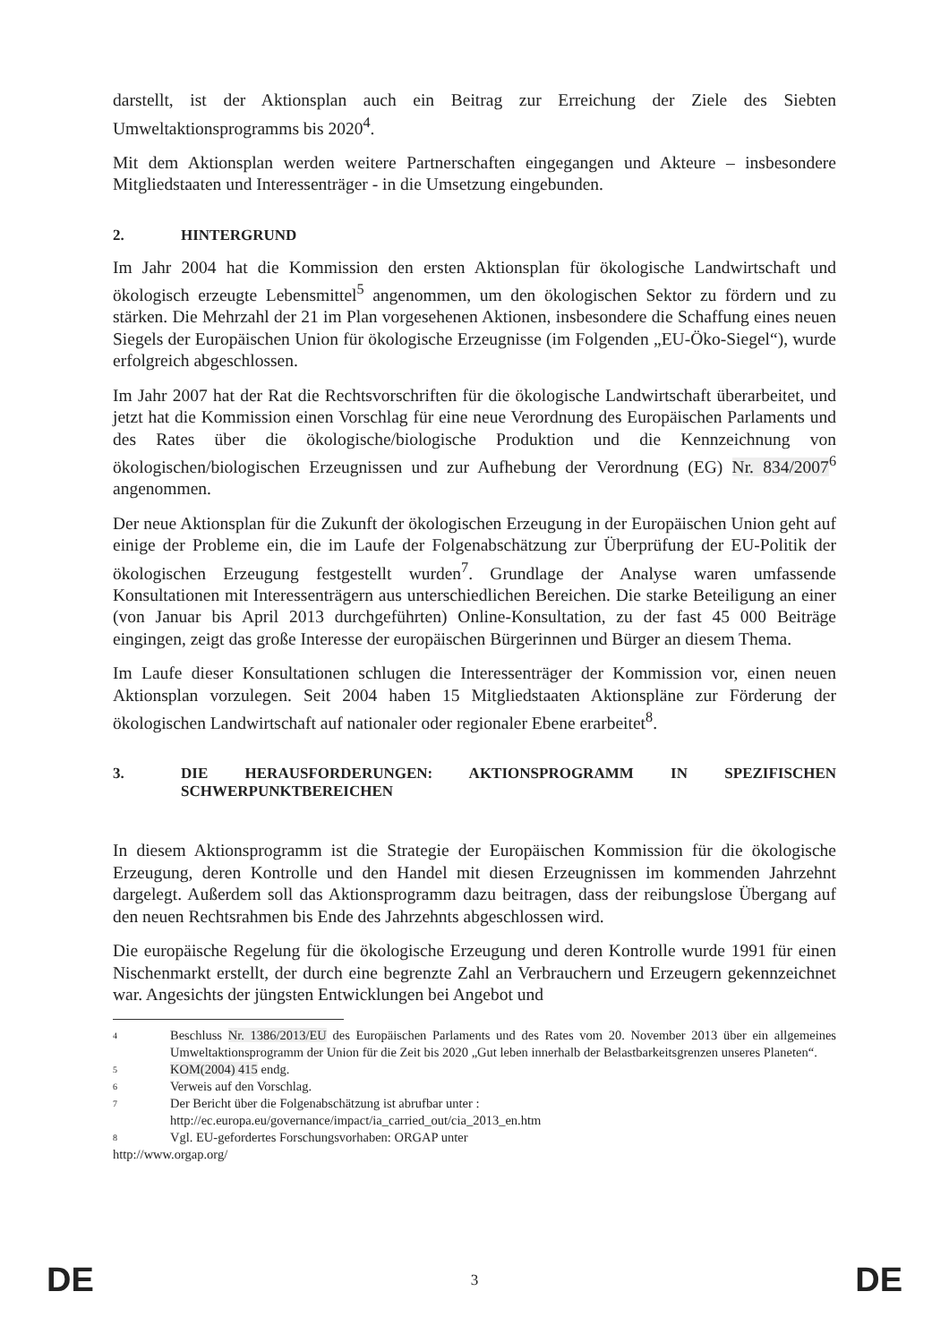darstellt, ist der Aktionsplan auch ein Beitrag zur Erreichung der Ziele des Siebten Umweltaktionsprogramms bis 2020<sup>4</sup>.
Mit dem Aktionsplan werden weitere Partnerschaften eingegangen und Akteure – insbesondere Mitgliedstaaten und Interessenträger - in die Umsetzung eingebunden.
2. HINTERGRUND
Im Jahr 2004 hat die Kommission den ersten Aktionsplan für ökologische Landwirtschaft und ökologisch erzeugte Lebensmittel<sup>5</sup> angenommen, um den ökologischen Sektor zu fördern und zu stärken. Die Mehrzahl der 21 im Plan vorgesehenen Aktionen, insbesondere die Schaffung eines neuen Siegels der Europäischen Union für ökologische Erzeugnisse (im Folgenden „EU-Öko-Siegel“), wurde erfolgreich abgeschlossen.
Im Jahr 2007 hat der Rat die Rechtsvorschriften für die ökologische Landwirtschaft überarbeitet, und jetzt hat die Kommission einen Vorschlag für eine neue Verordnung des Europäischen Parlaments und des Rates über die ökologische/biologische Produktion und die Kennzeichnung von ökologischen/biologischen Erzeugnissen und zur Aufhebung der Verordnung (EG) Nr. 834/2007<sup>6</sup> angenommen.
Der neue Aktionsplan für die Zukunft der ökologischen Erzeugung in der Europäischen Union geht auf einige der Probleme ein, die im Laufe der Folgenabschätzung zur Überprüfung der EU-Politik der ökologischen Erzeugung festgestellt wurden<sup>7</sup>. Grundlage der Analyse waren umfassende Konsultationen mit Interessenträgern aus unterschiedlichen Bereichen. Die starke Beteiligung an einer (von Januar bis April 2013 durchgeführten) Online-Konsultation, zu der fast 45 000 Beiträge eingingen, zeigt das große Interesse der europäischen Bürgerinnen und Bürger an diesem Thema.
Im Laufe dieser Konsultationen schlugen die Interessenträger der Kommission vor, einen neuen Aktionsplan vorzulegen. Seit 2004 haben 15 Mitgliedstaaten Aktionspläne zur Förderung der ökologischen Landwirtschaft auf nationaler oder regionaler Ebene erarbeitet<sup>8</sup>.
3. DIE HERAUSFORDERUNGEN: AKTIONSPROGRAMM IN SPEZIFISCHEN SCHWERPUNKTBEREICHEN
In diesem Aktionsprogramm ist die Strategie der Europäischen Kommission für die ökologische Erzeugung, deren Kontrolle und den Handel mit diesen Erzeugnissen im kommenden Jahrzehnt dargelegt. Außerdem soll das Aktionsprogramm dazu beitragen, dass der reibungslose Übergang auf den neuen Rechtsrahmen bis Ende des Jahrzehnts abgeschlossen wird.
Die europäische Regelung für die ökologische Erzeugung und deren Kontrolle wurde 1991 für einen Nischenmarkt erstellt, der durch eine begrenzte Zahl an Verbrauchern und Erzeugern gekennzeichnet war. Angesichts der jüngsten Entwicklungen bei Angebot und
4 Beschluss Nr. 1386/2013/EU des Europäischen Parlaments und des Rates vom 20. November 2013 über ein allgemeines Umweltaktionsprogramm der Union für die Zeit bis 2020 „Gut leben innerhalb der Belastbarkeitsgrenzen unseres Planeten“.
5 KOM(2004) 415 endg.
6 Verweis auf den Vorschlag.
7 Der Bericht über die Folgenabschätzung ist abrufbar unter :
http://ec.europa.eu/governance/impact/ia_carried_out/cia_2013_en.htm
8 Vgl. EU-gefordertes Forschungsvorhaben: ORGAP unter
http://www.orgap.org/
DE 3 DE